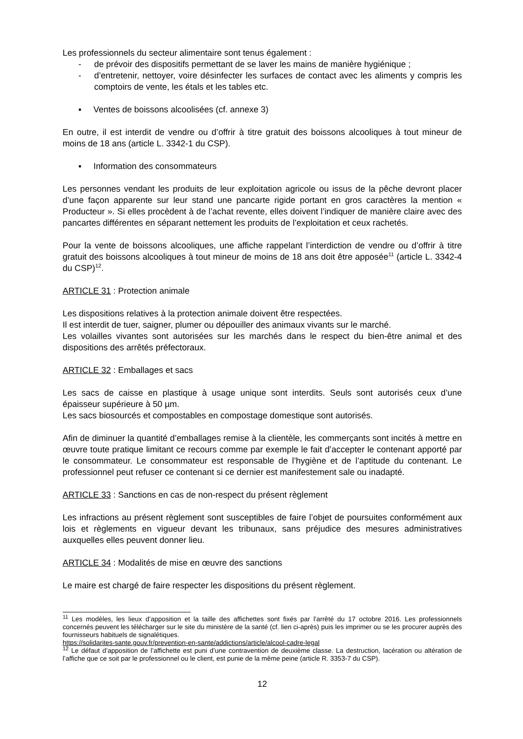Les professionnels du secteur alimentaire sont tenus également :
-
de prévoir des dispositifs permettant de se laver les mains de manière hygiénique ;
-
d’entretenir, nettoyer, voire désinfecter les surfaces de contact avec les aliments y compris les comptoirs de vente, les étals et les tables etc.
▪ Ventes de boissons alcoolisées (cf. annexe 3)
En outre, il est interdit de vendre ou d’offrir à titre gratuit des boissons alcooliques à tout mineur de moins de 18 ans (article L. 3342-1 du CSP).
▪ Information des consommateurs
Les personnes vendant les produits de leur exploitation agricole ou issus de la pêche devront placer d’une façon apparente sur leur stand une pancarte rigide portant en gros caractères la mention « Producteur ». Si elles procèdent à de l’achat revente, elles doivent l’indiquer de manière claire avec des pancartes différentes en séparant nettement les produits de l’exploitation et ceux rachetés.
Pour la vente de boissons alcooliques, une affiche rappelant l’interdiction de vendre ou d’offrir à titre gratuit des boissons alcooliques à tout mineur de moins de 18 ans doit être apposée<sup>11</sup> (article L. 3342-4 du CSP)<sup>12</sup>.
ARTICLE 31 : Protection animale
Les dispositions relatives à la protection animale doivent être respectées.
Il est interdit de tuer, saigner, plumer ou dépouiller des animaux vivants sur le marché.
Les volailles vivantes sont autorisées sur les marchés dans le respect du bien-être animal et des dispositions des arrêtés préfectoraux.
ARTICLE 32 : Emballages et sacs
Les sacs de caisse en plastique à usage unique sont interdits. Seuls sont autorisés ceux d’une épaisseur supérieure à 50 µm.
Les sacs biosourcés et compostables en compostage domestique sont autorisés.
Afin de diminuer la quantité d’emballages remise à la clientèle, les commerçants sont incités à mettre en œuvre toute pratique limitant ce recours comme par exemple le fait d’accepter le contenant apporté par le consommateur. Le consommateur est responsable de l’hygiène et de l’aptitude du contenant. Le professionnel peut refuser ce contenant si ce dernier est manifestement sale ou inadapté.
ARTICLE 33 : Sanctions en cas de non-respect du présent règlement
Les infractions au présent règlement sont susceptibles de faire l’objet de poursuites conformément aux lois et règlements en vigueur devant les tribunaux, sans préjudice des mesures administratives auxquelles elles peuvent donner lieu.
ARTICLE 34 : Modalités de mise en œuvre des sanctions
Le maire est chargé de faire respecter les dispositions du présent règlement.
<sup>11</sup> Les modèles, les lieux d’apposition et la taille des affichettes sont fixés par l’arrêté du 17 octobre 2016. Les professionnels concernés peuvent les télécharger sur le site du ministère de la santé (cf. lien ci-après) puis les imprimer ou se les procurer auprès des fournisseurs habituels de signalétiques.
https://solidarites-sante.gouv.fr/prevention-en-sante/addictions/article/alcool-cadre-legal
<sup>12</sup> Le défaut d’apposition de l’affichette est puni d’une contravention de deuxième classe. La destruction, lacération ou altération de l’affiche que ce soit par le professionnel ou le client, est punie de la même peine (article R. 3353-7 du CSP).
12